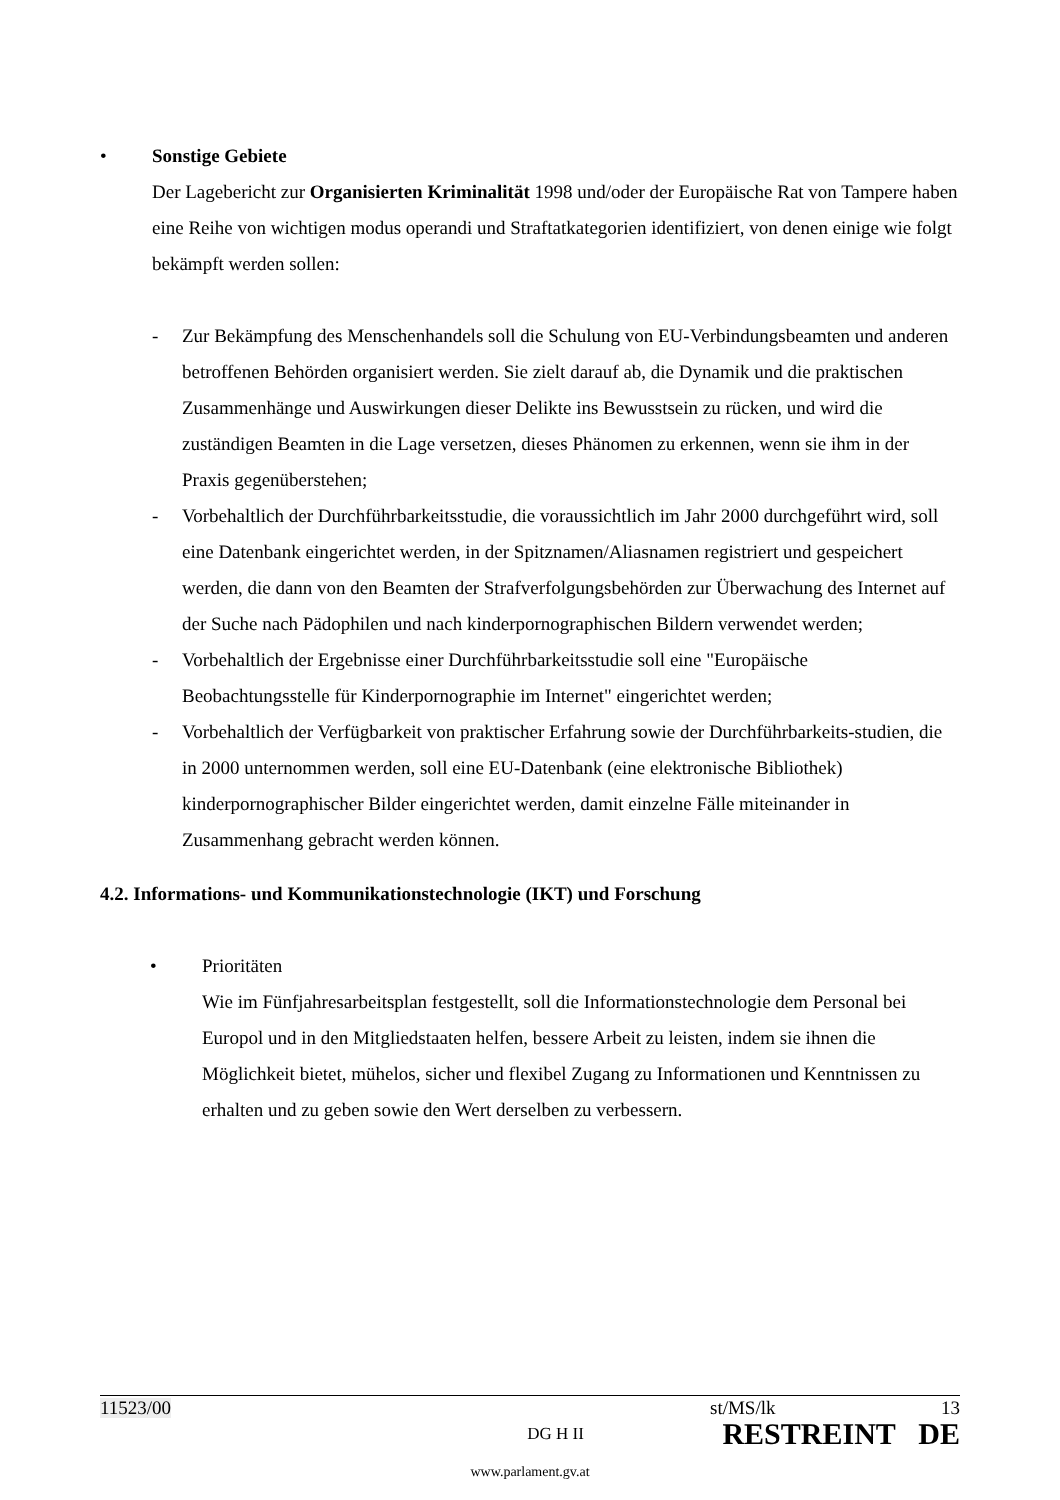• Sonstige Gebiete
Der Lagebericht zur Organisierten Kriminalität 1998 und/oder der Europäische Rat von Tampere haben eine Reihe von wichtigen modus operandi und Straftatkategorien identifiziert, von denen einige wie folgt bekämpft werden sollen:
- Zur Bekämpfung des Menschenhandels soll die Schulung von EU-Verbindungsbeamten und anderen betroffenen Behörden organisiert werden. Sie zielt darauf ab, die Dynamik und die praktischen Zusammenhänge und Auswirkungen dieser Delikte ins Bewusstsein zu rücken, und wird die zuständigen Beamten in die Lage versetzen, dieses Phänomen zu erkennen, wenn sie ihm in der Praxis gegenüberstehen;
- Vorbehaltlich der Durchführbarkeitsstudie, die voraussichtlich im Jahr 2000 durchgeführt wird, soll eine Datenbank eingerichtet werden, in der Spitznamen/Aliasnamen registriert und gespeichert werden, die dann von den Beamten der Strafverfolgungsbehörden zur Überwachung des Internet auf der Suche nach Pädophilen und nach kinderpornographischen Bildern verwendet werden;
- Vorbehaltlich der Ergebnisse einer Durchführbarkeitsstudie soll eine "Europäische Beobachtungsstelle für Kinderpornographie im Internet" eingerichtet werden;
- Vorbehaltlich der Verfügbarkeit von praktischer Erfahrung sowie der Durchführbarkeits-studien, die in 2000 unternommen werden, soll eine EU-Datenbank (eine elektronische Bibliothek) kinderpornographischer Bilder eingerichtet werden, damit einzelne Fälle miteinander in Zusammenhang gebracht werden können.
4.2. Informations- und Kommunikationstechnologie (IKT) und Forschung
• Prioritäten
Wie im Fünfjahresarbeitsplan festgestellt, soll die Informationstechnologie dem Personal bei Europol und in den Mitgliedstaaten helfen, bessere Arbeit zu leisten, indem sie ihnen die Möglichkeit bietet, mühelos, sicher und flexibel Zugang zu Informationen und Kenntnissen zu erhalten und zu geben sowie den Wert derselben zu verbessern.
11523/00 DG H II
st/MS/lk 13
RESTREINT DE
www.parlament.gv.at